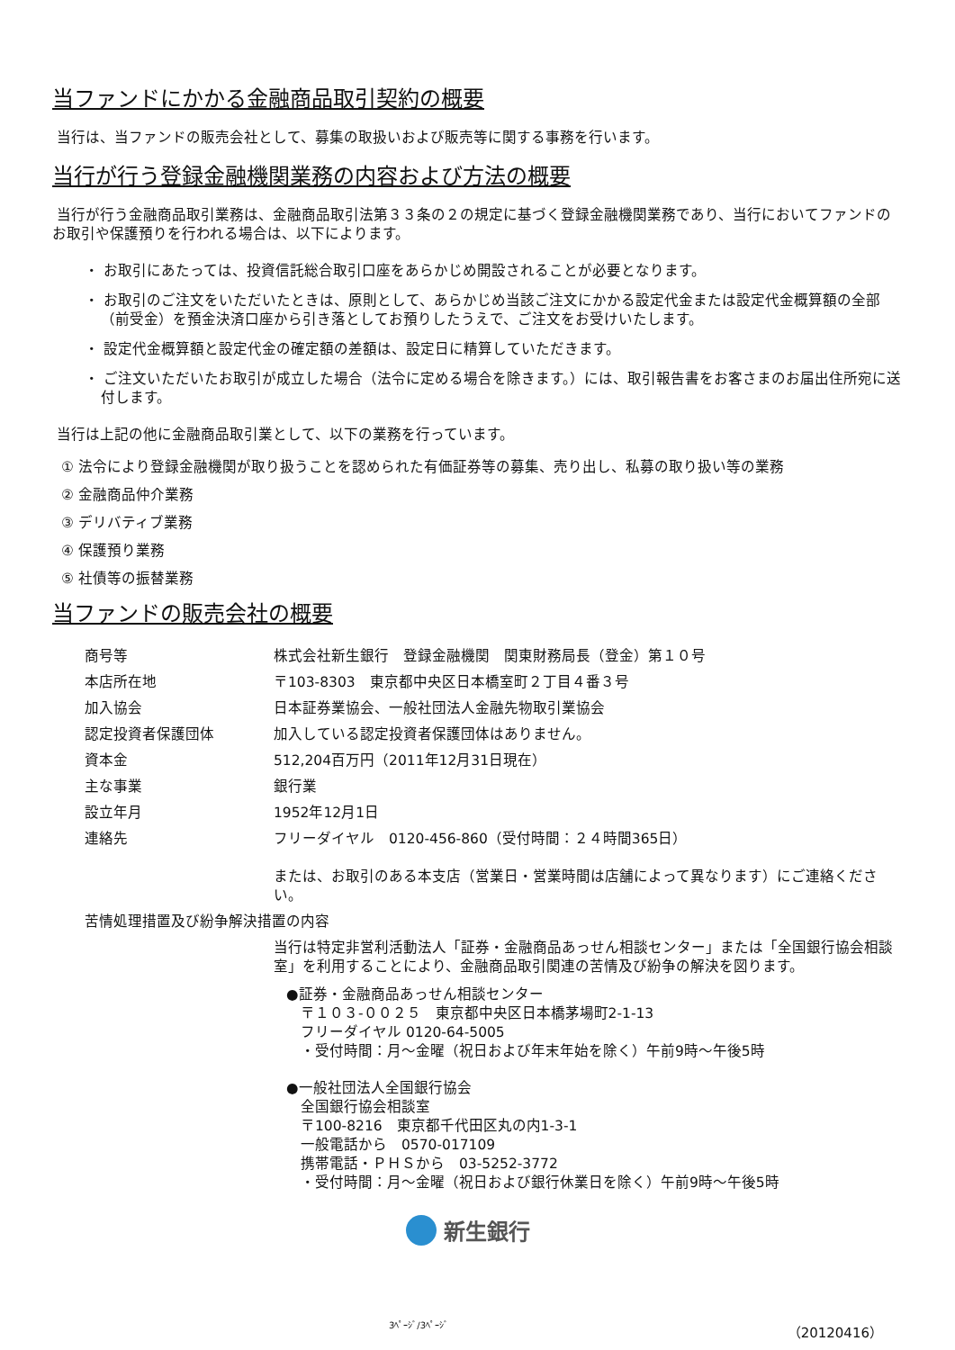当ファンドにかかる金融商品取引契約の概要
当行は、当ファンドの販売会社として、募集の取扱いおよび販売等に関する事務を行います。
当行が行う登録金融機関業務の内容および方法の概要
当行が行う金融商品取引業務は、金融商品取引法第３３条の２の規定に基づく登録金融機関業務であり、当行においてファンドのお取引や保護預りを行われる場合は、以下によります。
・ お取引にあたっては、投資信託総合取引口座をあらかじめ開設されることが必要となります。
・ お取引のご注文をいただいたときは、原則として、あらかじめ当該ご注文にかかる設定代金または設定代金概算額の全部（前受金）を預金決済口座から引き落としてお預りしたうえで、ご注文をお受けいたします。
・ 設定代金概算額と設定代金の確定額の差額は、設定日に精算していただきます。
・ ご注文いただいたお取引が成立した場合（法令に定める場合を除きます。）には、取引報告書をお客さまのお届出住所宛に送付します。
当行は上記の他に金融商品取引業として、以下の業務を行っています。
① 法令により登録金融機関が取り扱うことを認められた有価証券等の募集、売り出し、私募の取り扱い等の業務
② 金融商品仲介業務
③ デリバティブ業務
④ 保護預り業務
⑤ 社債等の振替業務
当ファンドの販売会社の概要
| 商号等 | 株式会社新生銀行 登録金融機関 関東財務局長（登金）第１０号 |
| 本店所在地 | 〒103-8303 東京都中央区日本橋室町２丁目４番３号 |
| 加入協会 | 日本証券業協会、一般社団法人金融先物取引業協会 |
| 認定投資者保護団体 | 加入している認定投資者保護団体はありません。 |
| 資本金 | 512,204百万円（2011年12月31日現在） |
| 主な事業 | 銀行業 |
| 設立年月 | 1952年12月1日 |
| 連絡先 | フリーダイヤル 0120-456-860（受付時間：２４時間365日） または、お取引のある本支店（営業日・営業時間は店舗によって異なります）にご連絡ください。 |
| 苦情処理措置及び紛争解決措置の内容 | |
| | 当行は特定非営利活動法人「証券・金融商品あっせん相談センター」または「全国銀行協会相談室」を利用することにより、金融商品取引関連の苦情及び紛争の解決を図ります。 ●証券・金融商品あっせん相談センター 〒１０３-００２５ 東京都中央区日本橋茅場町2-1-13 フリーダイヤル 0120-64-5005 ・受付時間：月～金曜（祝日および年末年始を除く）午前9時～午後5時 ●一般社団法人全国銀行協会 全国銀行協会相談室 〒100-8216 東京都千代田区丸の内1-3-1 一般電話から 0570-017109 携帯電話・ＰＨＳから 03-5252-3772 ・受付時間：月～金曜（祝日および銀行休業日を除く）午前9時～午後5時 |
新生銀行
3ﾍﾟｰｼﾞ/3ﾍﾟｰｼﾞ （20120416）